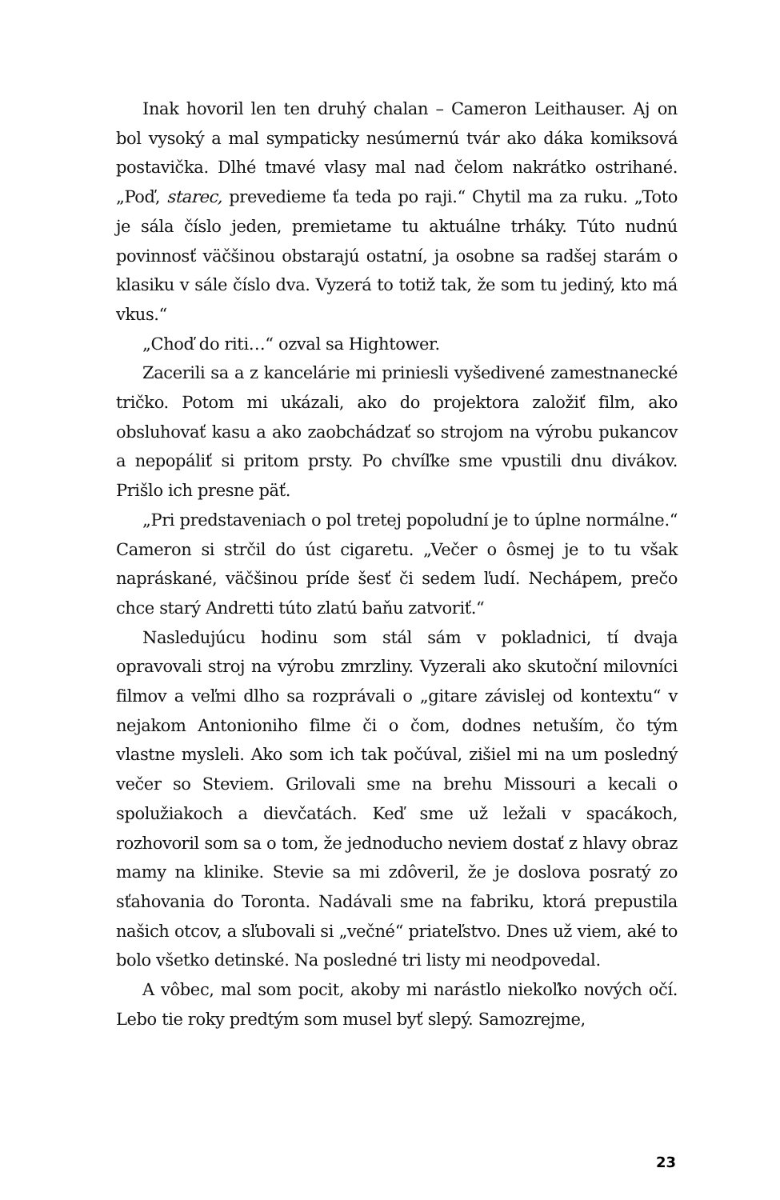Inak hovoril len ten druhý chalan – Cameron Leithauser. Aj on bol vysoký a mal sympaticky nesúmernú tvár ako dáka komiksová postavička. Dlhé tmavé vlasy mal nad čelom nakrátko ostrihané. „Poď, starec, prevedieme ťa teda po raji.“ Chytil ma za ruku. „Toto je sála číslo jeden, premietame tu aktuálne trháky. Túto nudnú povinnosť väčšinou obstarajú ostatní, ja osobne sa radšej starám o klasiku v sále číslo dva. Vyzerá to totiž tak, že som tu jediný, kto má vkus.“
„Choď do riti…“ ozval sa Hightower.
Zacerili sa a z kancelárie mi priniesli vyšedivené zamestnanecké tričko. Potom mi ukázali, ako do projektora založiť film, ako obsluhovať kasu a ako zaobchádzať so strojom na výrobu pukancov a nepopáliť si pritom prsty. Po chvíľke sme vpustili dnu divákov. Prišlo ich presne päť.
„Pri predstaveniach o pol tretej popoludní je to úplne normálne.“ Cameron si strčil do úst cigaretu. „Večer o ôsmej je to tu však napráskané, väčšinou príde šesť či sedem ľudí. Nechápem, prečo chce starý Andretti túto zlatú baňu zatvoriť.“
Nasledujúcu hodinu som stál sám v pokladnici, tí dvaja opravovali stroj na výrobu zmrzliny. Vyzerali ako skutoční milovníci filmov a veľmi dlho sa rozprávali o „gitare závislej od kontextu“ v nejakom Antonioniho filme či o čom, dodnes netuším, čo tým vlastne mysleli. Ako som ich tak počúval, zišiel mi na um posledný večer so Steviem. Grilovali sme na brehu Missouri a kecali o spolužiakoch a dievčatách. Keď sme už ležali v spacákoch, rozhovoril som sa o tom, že jednoducho neviem dostať z hlavy obraz mamy na klinike. Stevie sa mi zdôveril, že je doslova posratý zo sťahovania do Toronta. Nadávali sme na fabriku, ktorá prepustila našich otcov, a sľubovali si „večné“ priateľstvo. Dnes už viem, aké to bolo všetko detinské. Na posledné tri listy mi neodpovedal.
A vôbec, mal som pocit, akoby mi narástlo niekoľko nových očí. Lebo tie roky predtým som musel byť slepý. Samozrejme,
23